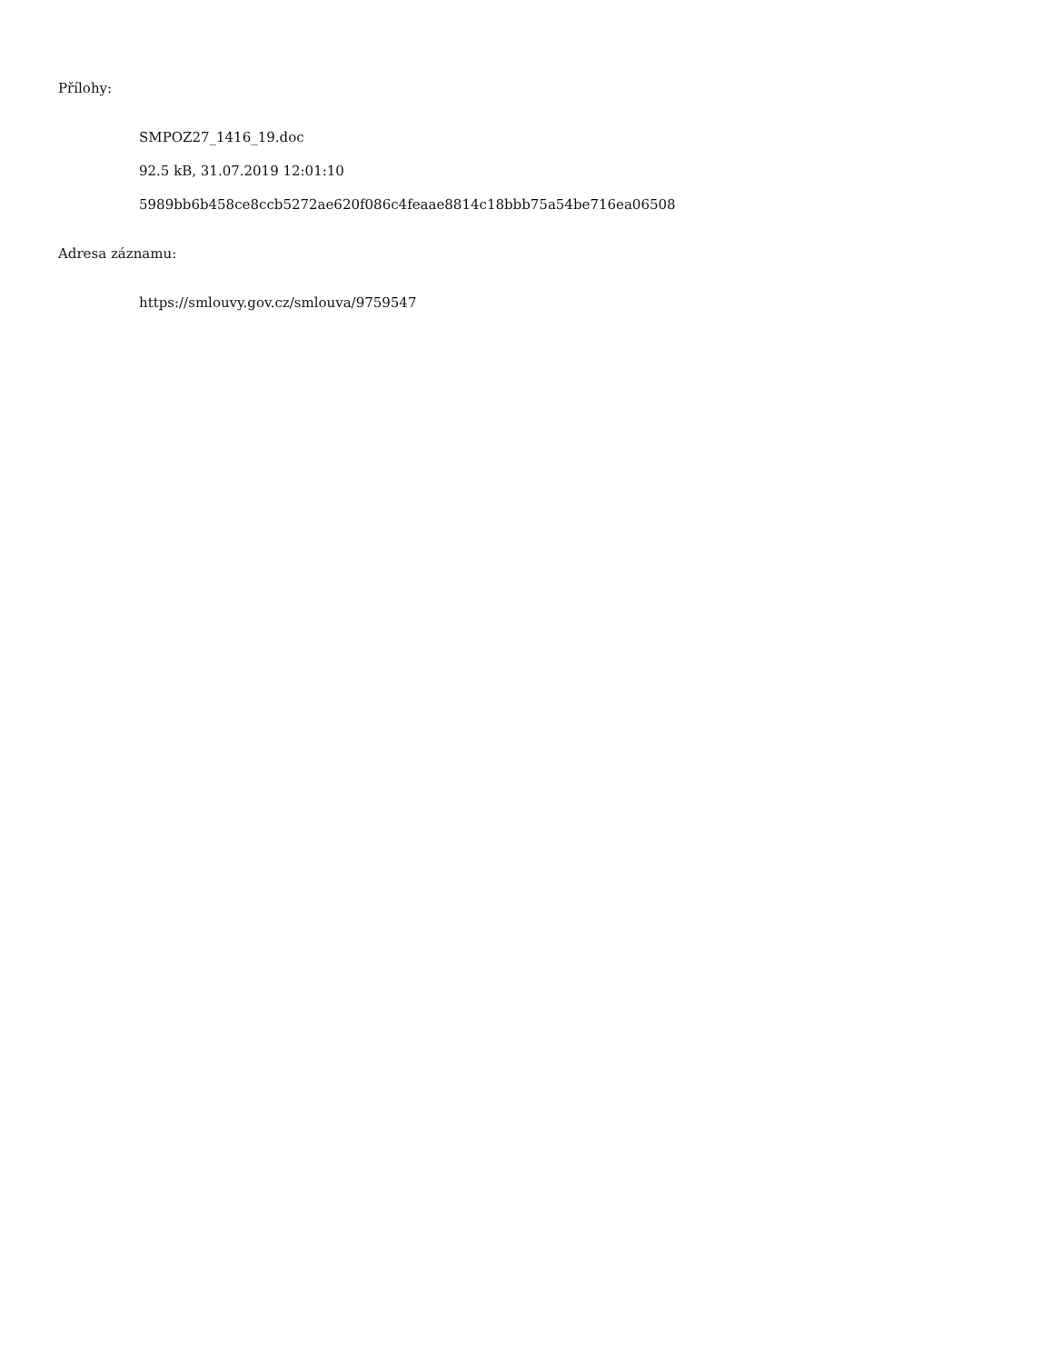Přílohy:
SMPOZ27_1416_19.doc
92.5 kB, 31.07.2019 12:01:10
5989bb6b458ce8ccb5272ae620f086c4feaae8814c18bbb75a54be716ea06508
Adresa záznamu:
https://smlouvy.gov.cz/smlouva/9759547